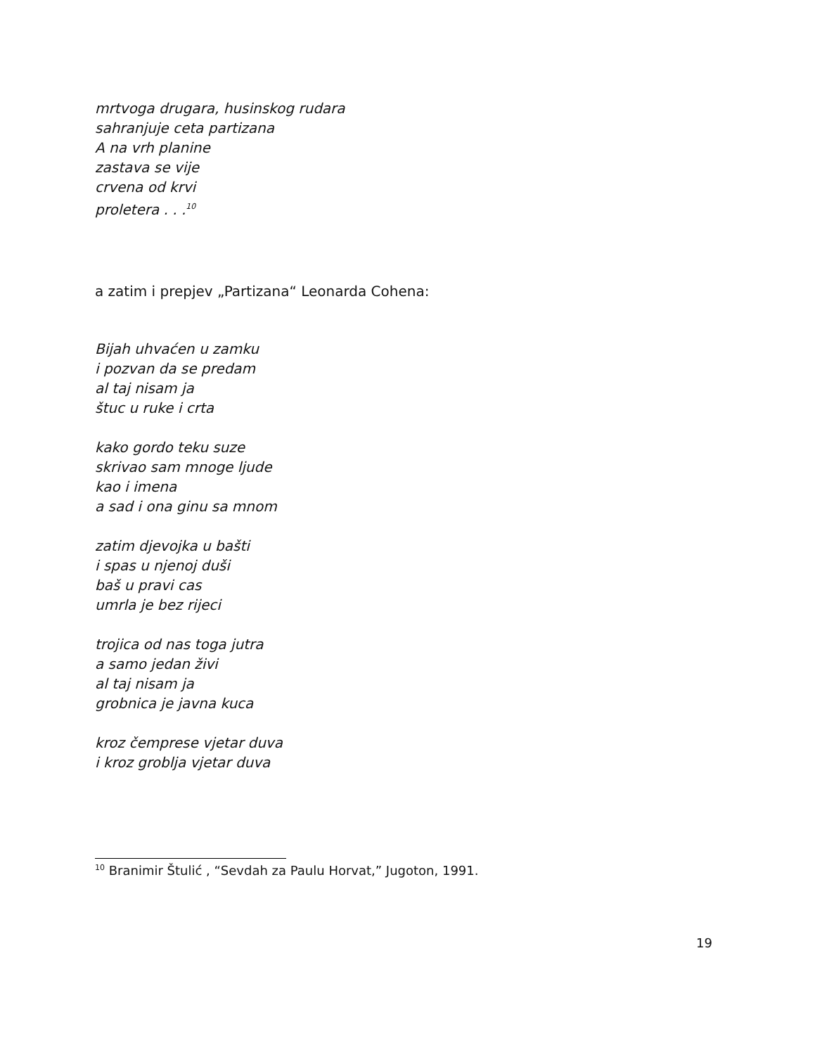mrtvoga drugara, husinskog rudara
sahranjuje ceta partizana
A na vrh planine
zastava se vije
crvena od krvi
proletera . . .<sup>10</sup>
a zatim i prepjev „Partizana“ Leonarda Cohena:
Bijah uhvaćen u zamku
i pozvan da se predam
al taj nisam ja
štuc u ruke i crta
kako gordo teku suze
skrivao sam mnoge ljude
kao i imena
a sad i ona ginu sa mnom
zatim djevojka u bašti
i spas u njenoj duši
baš u pravi cas
umrla je bez rijeci
trojica od nas toga jutra
a samo jedan živi
al taj nisam ja
grobnica je javna kuca
kroz čemprese vjetar duva
i kroz groblja vjetar duva
<sup>10</sup> Branimir Štulić , “Sevdah za Paulu Horvat,” Jugoton, 1991.
19